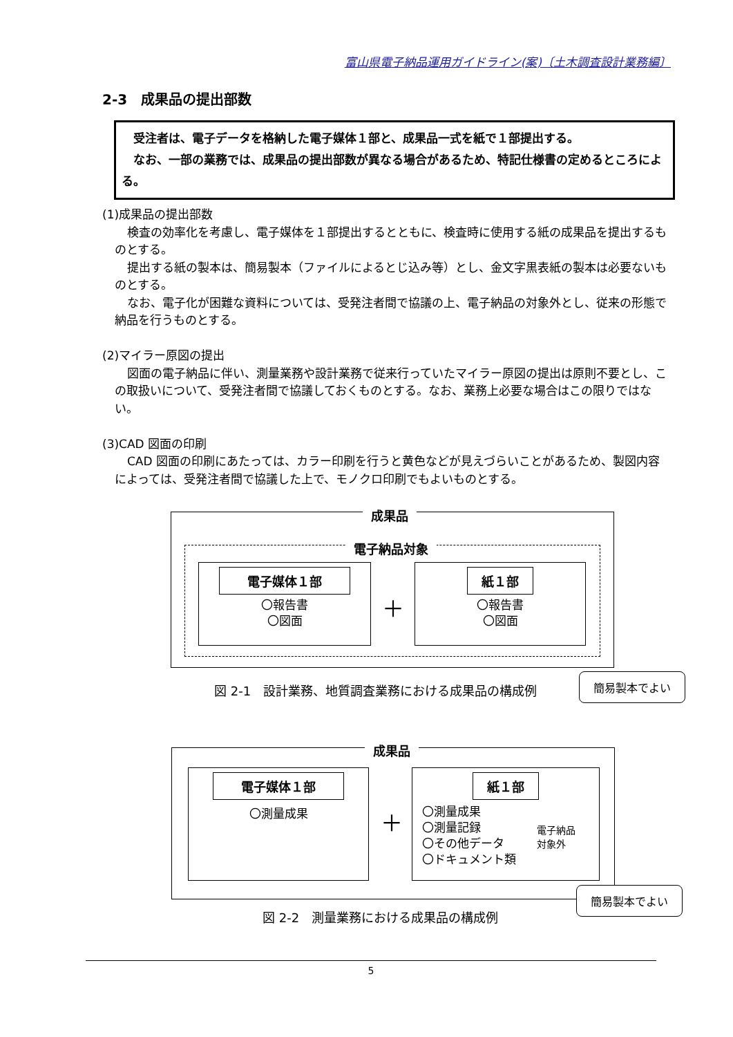富山県電子納品運用ガイドライン(案)〔土木調査設計業務編〕
2-3　成果品の提出部数
　受注者は、電子データを格納した電子媒体１部と、成果品一式を紙で１部提出する。
　なお、一部の業務では、成果品の提出部数が異なる場合があるため、特記仕様書の定めるところによる。
(1)成果品の提出部数
検査の効率化を考慮し、電子媒体を１部提出するとともに、検査時に使用する紙の成果品を提出するものとする。
提出する紙の製本は、簡易製本（ファイルによるとじ込み等）とし、金文字黒表紙の製本は必要ないものとする。
なお、電子化が困難な資料については、受発注者間で協議の上、電子納品の対象外とし、従来の形態で納品を行うものとする。
(2)マイラー原図の提出
図面の電子納品に伴い、測量業務や設計業務で従来行っていたマイラー原図の提出は原則不要とし、この取扱いについて、受発注者間で協議しておくものとする。なお、業務上必要な場合はこの限りではない。
(3)CAD 図面の印刷
CAD 図面の印刷にあたっては、カラー印刷を行うと黄色などが見えづらいことがあるため、製図内容によっては、受発注者間で協議した上で、モノクロ印刷でもよいものとする。
成果品
電子納品対象
電子媒体１部
〇報告書
〇図面
＋
紙１部
〇報告書
〇図面
簡易製本でよい
図 2-1　設計業務、地質調査業務における成果品の構成例
成果品
電子媒体１部
〇測量成果
＋
紙１部
〇測量成果
〇測量記録
〇その他データ
〇ドキュメント類
電子納品
対象外
簡易製本でよい
図 2-2　測量業務における成果品の構成例
5